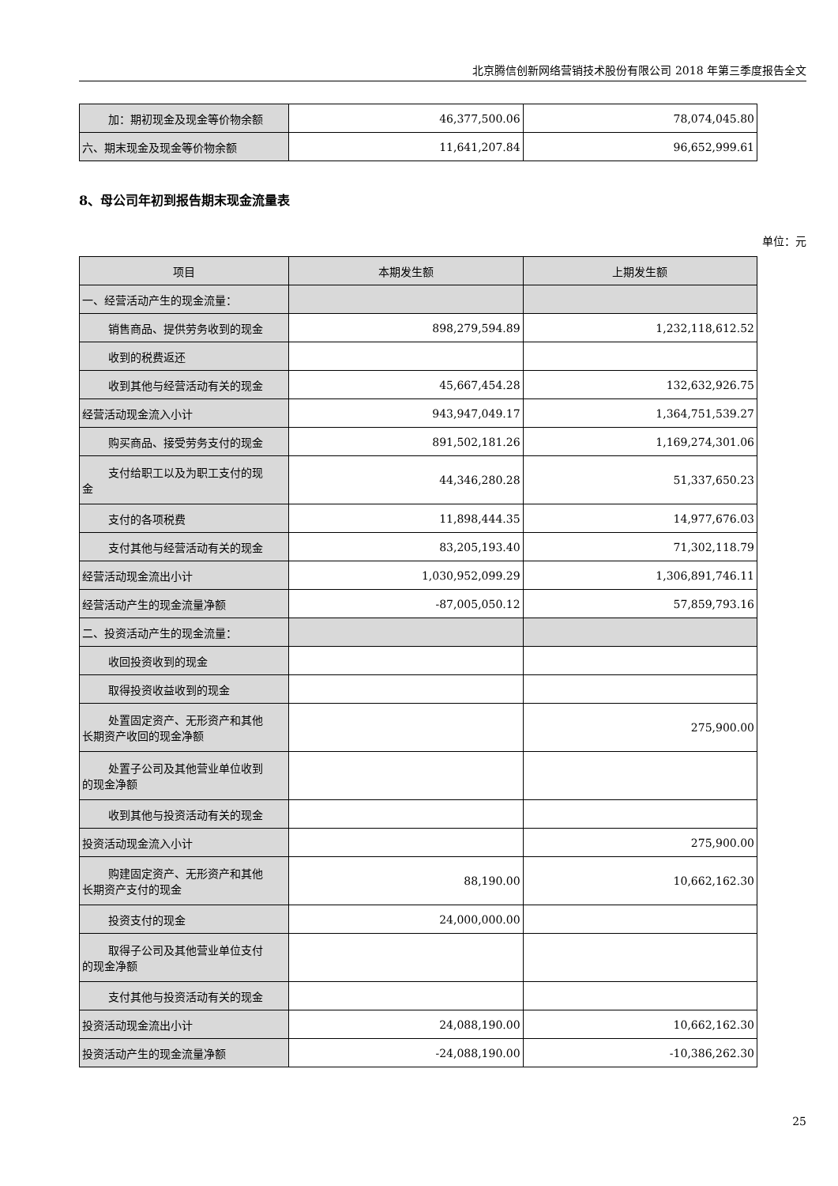北京腾信创新网络营销技术股份有限公司 2018 年第三季度报告全文
| 加：期初现金及现金等价物余额 | 46,377,500.06 | 78,074,045.80 |
| 六、期末现金及现金等价物余额 | 11,641,207.84 | 96,652,999.61 |
8、母公司年初到报告期末现金流量表
单位：元
| 项目 | 本期发生额 | 上期发生额 |
| --- | --- | --- |
| 一、经营活动产生的现金流量： | | |
| 销售商品、提供劳务收到的现金 | 898,279,594.89 | 1,232,118,612.52 |
| 收到的税费返还 | | |
| 收到其他与经营活动有关的现金 | 45,667,454.28 | 132,632,926.75 |
| 经营活动现金流入小计 | 943,947,049.17 | 1,364,751,539.27 |
| 购买商品、接受劳务支付的现金 | 891,502,181.26 | 1,169,274,301.06 |
| 支付给职工以及为职工支付的现 金 | 44,346,280.28 | 51,337,650.23 |
| 支付的各项税费 | 11,898,444.35 | 14,977,676.03 |
| 支付其他与经营活动有关的现金 | 83,205,193.40 | 71,302,118.79 |
| 经营活动现金流出小计 | 1,030,952,099.29 | 1,306,891,746.11 |
| 经营活动产生的现金流量净额 | -87,005,050.12 | 57,859,793.16 |
| 二、投资活动产生的现金流量： | | |
| 收回投资收到的现金 | | |
| 取得投资收益收到的现金 | | |
| 处置固定资产、无形资产和其他 长期资产收回的现金净额 | | 275,900.00 |
| 处置子公司及其他营业单位收到 的现金净额 | | |
| 收到其他与投资活动有关的现金 | | |
| 投资活动现金流入小计 | | 275,900.00 |
| 购建固定资产、无形资产和其他 长期资产支付的现金 | 88,190.00 | 10,662,162.30 |
| 投资支付的现金 | 24,000,000.00 | |
| 取得子公司及其他营业单位支付 的现金净额 | | |
| 支付其他与投资活动有关的现金 | | |
| 投资活动现金流出小计 | 24,088,190.00 | 10,662,162.30 |
| 投资活动产生的现金流量净额 | -24,088,190.00 | -10,386,262.30 |
25